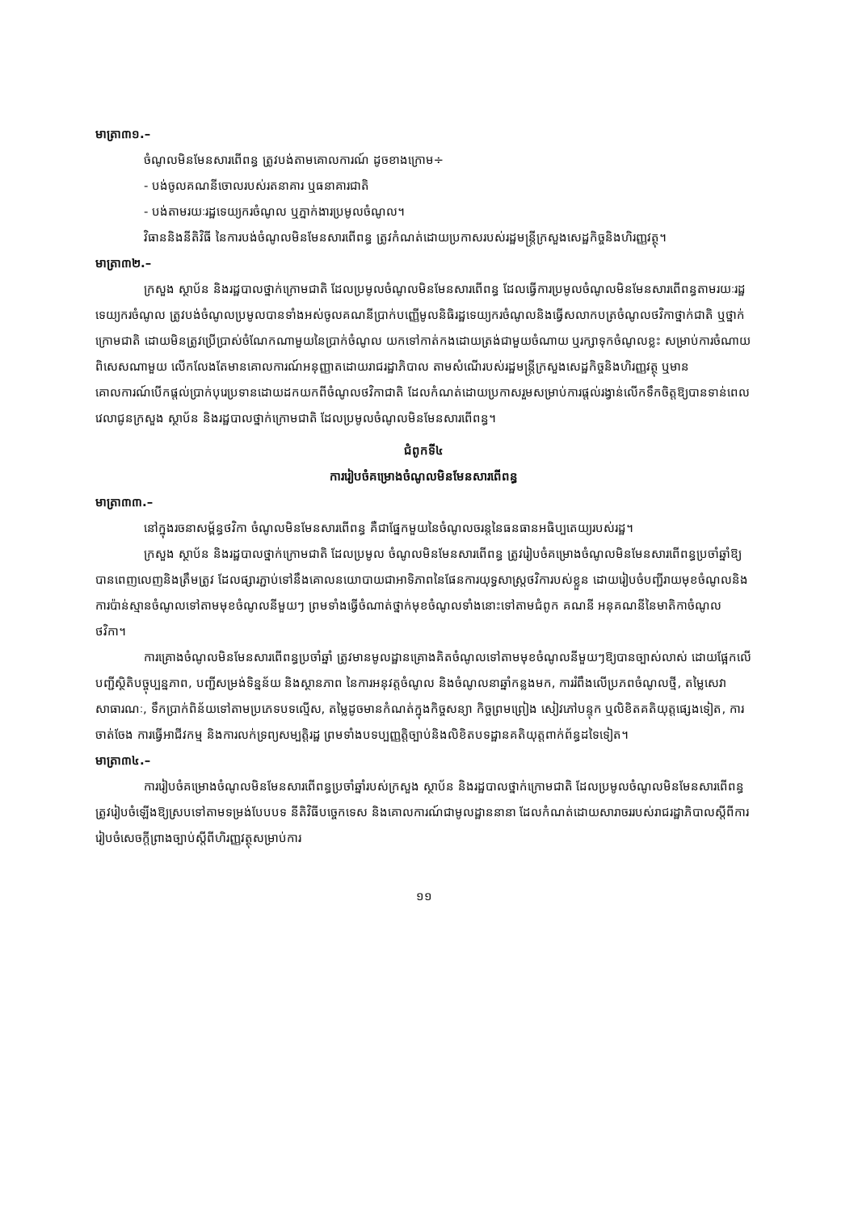មាត្រា៣១.–
ចំណូលមិនមែនសារពើពន្ធ ត្រូវបង់តាមគោលការណ៍ ដូចខាងក្រោម÷
- បង់ចូលគណនីចោលរបស់រតនាគារ ឬធនាគារជាតិ
- បង់តាមរយៈរដ្ឋទេយ្យករចំណូល ឬភ្នាក់ងារប្រមូលចំណូល។
វិធាននិងនីតិវិធី នៃការបង់ចំណូលមិនមែនសារពើពន្ធ ត្រូវកំណត់ដោយប្រកាសរបស់រដ្ឋមន្ត្រីក្រសួងសេដ្ឋកិច្ចនិងហិរញ្ញវត្ថុ។
មាត្រា៣២.–
ក្រសួង ស្ថាប័ន និងរដ្ឋបាលថ្នាក់ក្រោមជាតិ ដែលប្រមូលចំណូលមិនមែនសារពើពន្ធ ដែលធ្វើការប្រមូលចំណូលមិនមែនសារពើពន្ធតាមរយៈរដ្ឋទេយ្យករចំណូល ត្រូវបង់ចំណូលប្រមូលបានទាំងអស់ចូលគណនីប្រាក់បញ្ញើមូលនិធិរដ្ឋទេយ្យករចំណូលនិងធ្វើសលាកបត្រចំណូលថវិកាថ្នាក់ជាតិ ឬថ្នាក់ក្រោមជាតិ ដោយមិនត្រូវប្រើប្រាស់ចំណែកណាមួយនៃប្រាក់ចំណូល យកទៅកាត់កងដោយត្រង់ជាមួយចំណាយ ឬរក្សាទុកចំណូលខ្លះ សម្រាប់ការចំណាយពិសេសណាមួយ លើកលែងតែមានគោលការណ៍អនុញ្ញាតដោយរាជរដ្ឋាភិបាល តាមសំណើរបស់រដ្ឋមន្ត្រីក្រសួងសេដ្ឋកិច្ចនិងហិរញ្ញវត្ថុ ឬមានគោលការណ៍បើកផ្តល់ប្រាក់បុរេប្រទានដោយដកយកពីចំណូលថវិកាជាតិ ដែលកំណត់ដោយប្រកាសរួមសម្រាប់ការផ្តល់រង្វាន់លើកទឹកចិត្តឱ្យបានទាន់ពេលវេលាជូនក្រសួង ស្ថាប័ន និងរដ្ឋបាលថ្នាក់ក្រោមជាតិ ដែលប្រមូលចំណូលមិនមែនសារពើពន្ធ។
ជំពូកទី៤
ការរៀបចំគម្រោងចំណូលមិនមែនសារពើពន្ធ
មាត្រា៣៣.–
នៅក្នុងរចនាសម្ព័ន្ធថវិកា ចំណូលមិនមែនសារពើពន្ធ គឺជាផ្នែកមួយនៃចំណូលចរន្តនៃធនធានអធិប្បតេយ្យរបស់រដ្ឋ។
ក្រសួង ស្ថាប័ន និងរដ្ឋបាលថ្នាក់ក្រោមជាតិ ដែលប្រមូល ចំណូលមិនមែនសារពើពន្ធ ត្រូវរៀបចំគម្រោងចំណូលមិនមែនសារពើពន្ធប្រចាំឆ្នាំឱ្យបានពេញលេញនិងត្រឹមត្រូវ ដែលផ្សារភ្ជាប់ទៅនឹងគោលនយោបាយជាអាទិភាពនៃផែនការយុទ្ធសាស្ត្រថវិការបស់ខ្លួន ដោយរៀបចំបញ្ជីរាយមុខចំណូលនិងការប៉ាន់ស្មានចំណូលទៅតាមមុខចំណូលនីមួយៗ ព្រមទាំងធ្វើចំណាត់ថ្នាក់មុខចំណូលទាំងនោះទៅតាមជំពូក គណនី អនុគណនីនៃមាតិកាចំណូលថវិកា។
ការគ្រោងចំណូលមិនមែនសារពើពន្ធប្រចាំឆ្នាំ ត្រូវមានមូលដ្ឋានគ្រោងគិតចំណូលទៅតាមមុខចំណូលនីមួយៗឱ្យបានច្បាស់លាស់ ដោយផ្អែកលើបញ្ជីស្ថិតិបច្ចុប្បន្នភាព, បញ្ជីសម្រង់ទិន្នន័យ និងស្ថានភាព នៃការអនុវត្តចំណូល និងចំណូលនាឆ្នាំកន្លងមក, ការរំពឹងលើប្រភពចំណូលថ្មី, តម្លៃសេវាសាធារណៈ, ទឹកប្រាក់ពិន័យទៅតាមប្រភេទបទល្មើស, តម្លៃដូចមានកំណត់ក្នុងកិច្ចសន្យា កិច្ចព្រមព្រៀង សៀវភៅបន្ទុក ឬលិខិតគតិយុត្តផ្សេងទៀត, ការចាត់ចែង ការធ្វើអាជីវកម្ម និងការលក់ទ្រព្យសម្បត្តិរដ្ឋ ព្រមទាំងបទប្បញ្ញត្តិច្បាប់និងលិខិតបទដ្ឋានគតិយុត្តពាក់ព័ន្ធដទៃទៀត។
មាត្រា៣៤.–
ការរៀបចំគម្រោងចំណូលមិនមែនសារពើពន្ធប្រចាំឆ្នាំរបស់ក្រសួង ស្ថាប័ន និងរដ្ឋបាលថ្នាក់ក្រោមជាតិ ដែលប្រមូលចំណូលមិនមែនសារពើពន្ធ ត្រូវរៀបចំឡើងឱ្យស្របទៅតាមទម្រង់បែបបទ នីតិវិធីបច្ចេកទេស និងគោលការណ៍ជាមូលដ្ឋាននានា ដែលកំណត់ដោយសារាចររបស់រាជរដ្ឋាភិបាលស្តីពីការរៀបចំសេចក្តីព្រាងច្បាប់ស្តីពីហិរញ្ញវត្ថុសម្រាប់ការ
១១